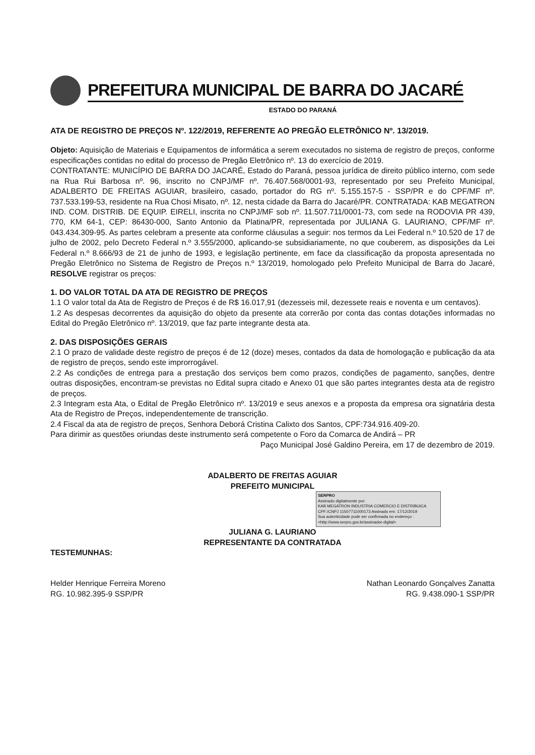PREFEITURA MUNICIPAL DE BARRA DO JACARÉ
ESTADO DO PARANÁ
ATA DE REGISTRO DE PREÇOS Nº. 122/2019, REFERENTE AO PREGÃO ELETRÔNICO Nº. 13/2019.
Objeto: Aquisição de Materiais e Equipamentos de informática a serem executados no sistema de registro de preços, conforme especificações contidas no edital do processo de Pregão Eletrônico nº. 13 do exercício de 2019.
CONTRATANTE: MUNICÍPIO DE BARRA DO JACARÉ, Estado do Paraná, pessoa jurídica de direito público interno, com sede na Rua Rui Barbosa nº. 96, inscrito no CNPJ/MF nº. 76.407.568/0001-93, representado por seu Prefeito Municipal, ADALBERTO DE FREITAS AGUIAR, brasileiro, casado, portador do RG nº. 5.155.157-5 - SSP/PR e do CPF/MF nº. 737.533.199-53, residente na Rua Chosi Misato, nº. 12, nesta cidade da Barra do Jacaré/PR. CONTRATADA: KAB MEGATRON IND. COM. DISTRIB. DE EQUIP. EIRELI, inscrita no CNPJ/MF sob nº. 11.507.711/0001-73, com sede na RODOVIA PR 439, 770, KM 64-1, CEP: 86430-000, Santo Antonio da Platina/PR, representada por JULIANA G. LAURIANO, CPF/MF nº. 043.434.309-95. As partes celebram a presente ata conforme cláusulas a seguir: nos termos da Lei Federal n.º 10.520 de 17 de julho de 2002, pelo Decreto Federal n.º 3.555/2000, aplicando-se subsidiariamente, no que couberem, as disposições da Lei Federal n.º 8.666/93 de 21 de junho de 1993, e legislação pertinente, em face da classificação da proposta apresentada no Pregão Eletrônico no Sistema de Registro de Preços n.º 13/2019, homologado pelo Prefeito Municipal de Barra do Jacaré, RESOLVE registrar os preços:
1. DO VALOR TOTAL DA ATA DE REGISTRO DE PREÇOS
1.1 O valor total da Ata de Registro de Preços é de R$ 16.017,91 (dezesseis mil, dezessete reais e noventa e um centavos).
1.2 As despesas decorrentes da aquisição do objeto da presente ata correrão por conta das contas dotações informadas no Edital do Pregão Eletrônico nº. 13/2019, que faz parte integrante desta ata.
2. DAS DISPOSIÇÕES GERAIS
2.1 O prazo de validade deste registro de preços é de 12 (doze) meses, contados da data de homologação e publicação da ata de registro de preços, sendo este improrrogável.
2.2 As condições de entrega para a prestação dos serviços bem como prazos, condições de pagamento, sanções, dentre outras disposições, encontram-se previstas no Edital supra citado e Anexo 01 que são partes integrantes desta ata de registro de preços.
2.3 Integram esta Ata, o Edital de Pregão Eletrônico nº. 13/2019 e seus anexos e a proposta da empresa ora signatária desta Ata de Registro de Preços, independentemente de transcrição.
2.4 Fiscal da ata de registro de preços, Senhora Deborá Cristina Calixto dos Santos, CPF:734.916.409-20.
Para dirimir as questões oriundas deste instrumento será competente o Foro da Comarca de Andirá – PR
Paço Municipal José Galdino Pereira, em 17 de dezembro de 2019.
ADALBERTO DE FREITAS AGUIAR
PREFEITO MUNICIPAL
SERPRO
Assinado digitalmente por:
KAB MEGATRON INDUSTRIA COMERCIO E DISTRIBUICA
CPF:/CNPJ 11507711000173 Assinado em: 17/12/2019
Sua autenticidade pode ser confirmada no endereço : <http://www.serpro.gov.br/assinador-digital>
JULIANA G. LAURIANO
REPRESENTANTE DA CONTRATADA
TESTEMUNHAS:
Helder Henrique Ferreira Moreno
RG. 10.982.395-9 SSP/PR
Nathan Leonardo Gonçalves Zanatta
RG. 9.438.090-1 SSP/PR